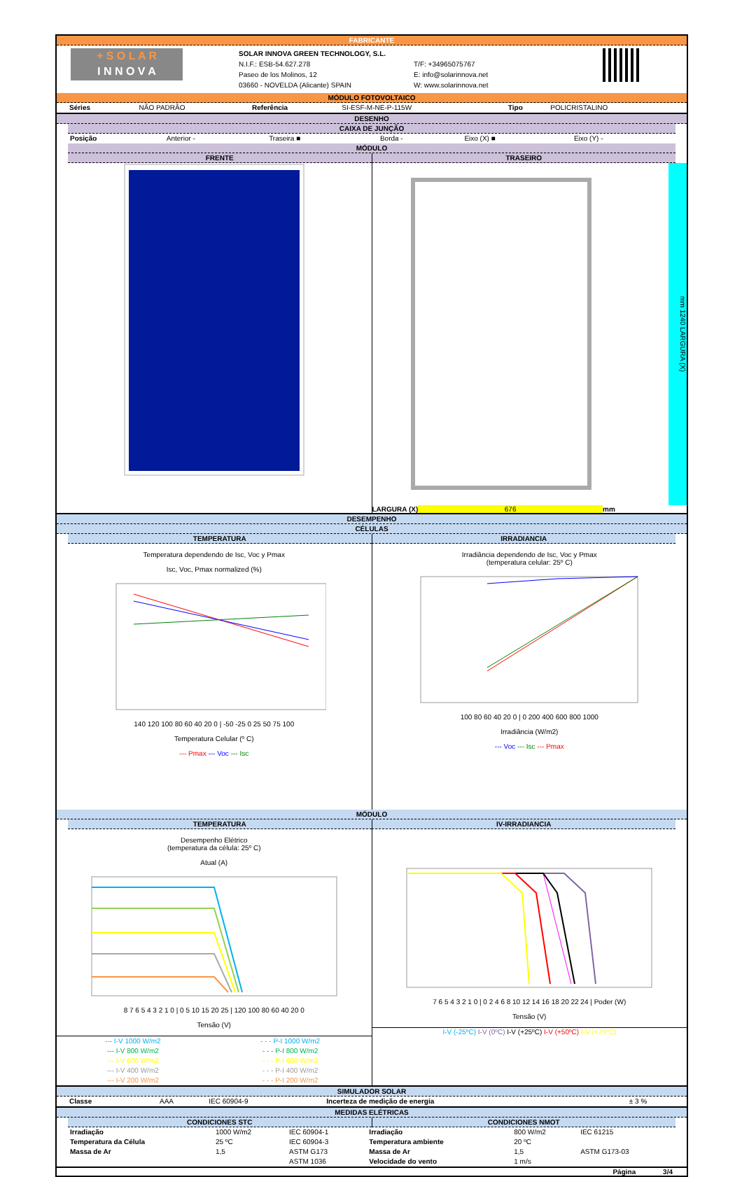FABRICANTE
+ S O L A R
I N N O V A
SOLAR INNOVA GREEN TECHNOLOGY, S.L.
N.I.F.: ESB-54.627.278
Paseo de los Molinos, 12
03660 - NOVELDA (Alicante) SPAIN
T/F: +34965075767
E: info@solarinnova.net
W: www.solarinnova.net
MÓDULO FOTOVOLTAICO
| Séries | NÃO PADRÃO | Referência | SI-ESF-M-NE-P-115W | Tipo | POLICRISTALINO |
DESENHO
CAIXA DE JUNÇÃO
| Posição | Anterior - | Traseira ■ | Borda - | Eixo (X) ■ | Eixo (Y) - |
MÓDULO
FRENTE TRASEIRO
mm 1240 LARGURA (X)
LARGURA (X) 676 mm
DESEMPENHO
CÉLULAS
TEMPERATURA IRRADIANCIA
Temperatura dependendo de Isc, Voc y Pmax
Isc, Voc, Pmax normalized (%)
140 120 100 80 60 40 20 0 | -50 -25 0 25 50 75 100
Temperatura Celular (º C)
--- Pmax --- Voc --- Isc
Irradiância dependendo de Isc, Voc y Pmax
(temperatura celular: 25º C)
100 80 60 40 20 0 | 0 200 400 600 800 1000
Irradiância (W/m2)
--- Voc --- Isc --- Pmax
MÓDULO
TEMPERATURA IV-IRRADIANCIA
Desempenho Elétrico
(temperatura da célula: 25º C)
Atual (A)
8 7 6 5 4 3 2 1 0 | 0 5 10 15 20 25 | 120 100 80 60 40 20 0
Tensão (V)
| --- I-V 1000 W/m2 | - - - P-I 1000 W/m2 |
| --- I-V 800 W/m2 | - - - P-I 800 W/m2 |
| --- I-V 600 W/m2 | - - - P-I 600 W/m2 |
| --- I-V 400 W/m2 | - - - P-I 400 W/m2 |
| --- I-V 200 W/m2 | - - - P-I 200 W/m2 |
7 6 5 4 3 2 1 0 | 0 2 4 6 8 10 12 14 16 18 20 22 24 | Poder (W)
Tensão (V)
I-V (-25ºC) I-V (0ºC) I-V (+25ºC) I-V (+50ºC) I-V (+75ºC)
SIMULADOR SOLAR
| Classe | AAA | IEC 60904-9 | Incerteza de medição de energia | ± 3 % |
MEDIDAS ELÉTRICAS
CONDICIONES STC CONDICIONES NMOT
| Irradiação | 1000 W/m2 | IEC 60904-1 | Irradiação | 800 W/m2 | IEC 61215 |
| Temperatura da Célula | 25 ºC | IEC 60904-3 | Temperatura ambiente | 20 ºC | |
| Massa de Ar | 1,5 | ASTM G173 | Massa de Ar | 1,5 | ASTM G173-03 |
| | | ASTM 1036 | Velocidade do vento | 1 m/s | |
Página 3/4